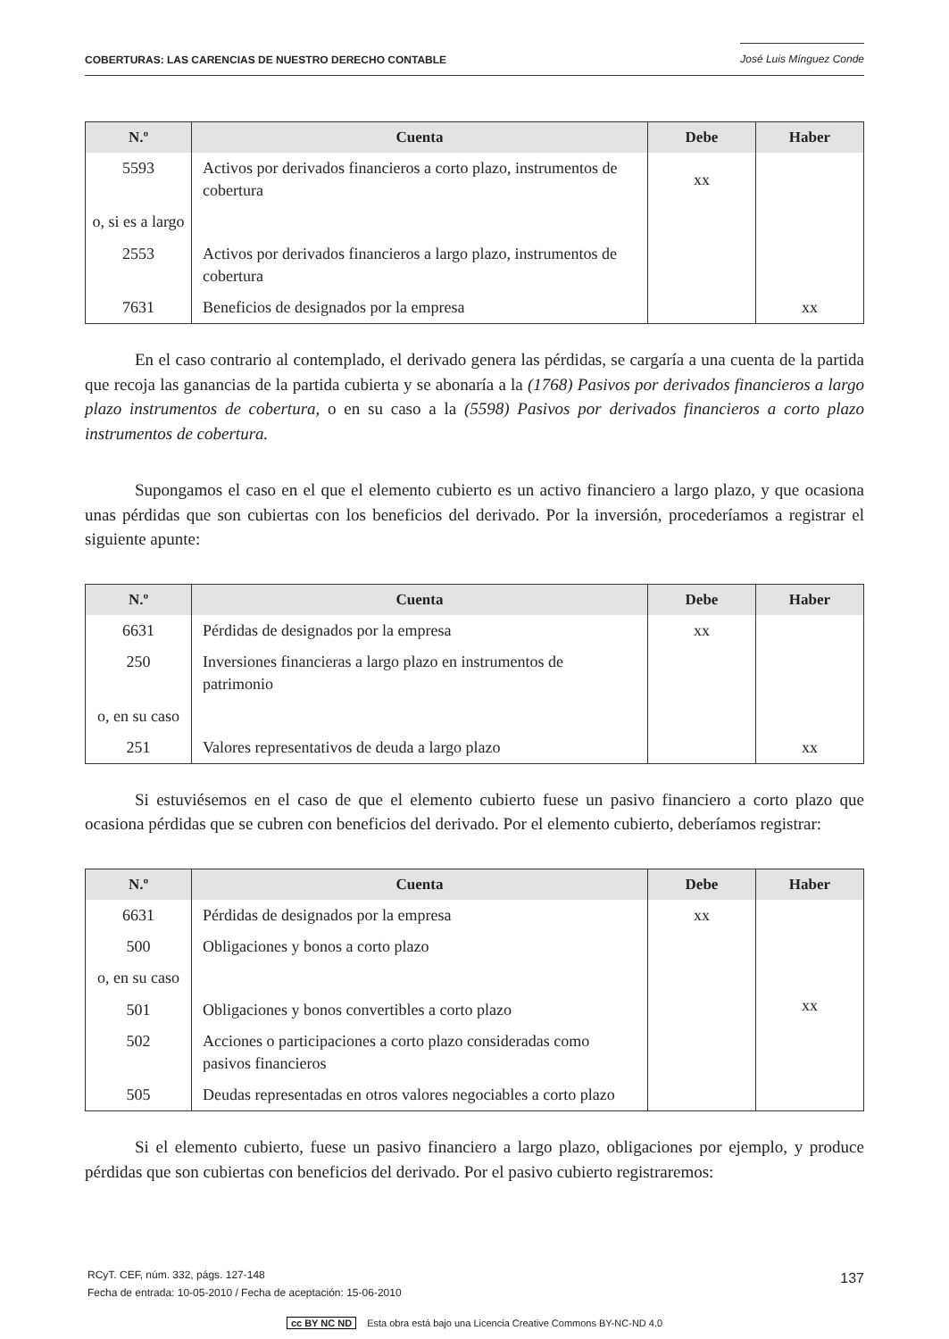COBERTURAS: LAS CARENCIAS DE NUESTRO DERECHO CONTABLE José Luis Mínguez Conde
| N.º | Cuenta | Debe | Haber |
| --- | --- | --- | --- |
| 5593 | Activos por derivados financieros a corto plazo, instrumentos de cobertura | xx | |
| o, si es a largo | | | |
| 2553 | Activos por derivados financieros a largo plazo, instrumentos de cobertura | | |
| 7631 | Beneficios de designados por la empresa | | xx |
En el caso contrario al contemplado, el derivado genera las pérdidas, se cargaría a una cuenta de la partida que recoja las ganancias de la partida cubierta y se abonaría a la (1768) Pasivos por derivados financieros a largo plazo instrumentos de cobertura, o en su caso a la (5598) Pasivos por derivados financieros a corto plazo instrumentos de cobertura.
Supongamos el caso en el que el elemento cubierto es un activo financiero a largo plazo, y que ocasiona unas pérdidas que son cubiertas con los beneficios del derivado. Por la inversión, procederíamos a registrar el siguiente apunte:
| N.º | Cuenta | Debe | Haber |
| --- | --- | --- | --- |
| 6631 | Pérdidas de designados por la empresa | xx | |
| 250 | Inversiones financieras a largo plazo en instrumentos de patrimonio | | |
| o, en su caso | | | |
| 251 | Valores representativos de deuda a largo plazo | | xx |
Si estuviésemos en el caso de que el elemento cubierto fuese un pasivo financiero a corto plazo que ocasiona pérdidas que se cubren con beneficios del derivado. Por el elemento cubierto, deberíamos registrar:
| N.º | Cuenta | Debe | Haber |
| --- | --- | --- | --- |
| 6631 | Pérdidas de designados por la empresa | xx | xx |
| 500 | Obligaciones y bonos a corto plazo | | |
| o, en su caso | | | |
| 501 | Obligaciones y bonos convertibles a corto plazo | | |
| 502 | Acciones o participaciones a corto plazo consideradas como pasivos financieros | | |
| 505 | Deudas representadas en otros valores negociables a corto plazo | | |
Si el elemento cubierto, fuese un pasivo financiero a largo plazo, obligaciones por ejemplo, y produce pérdidas que son cubiertas con beneficios del derivado. Por el pasivo cubierto registraremos:
RCyT. CEF, núm. 332, págs. 127-148
Fecha de entrada: 10-05-2010 / Fecha de aceptación: 15-06-2010
137
cc BY NC ND Esta obra está bajo una Licencia Creative Commons BY-NC-ND 4.0